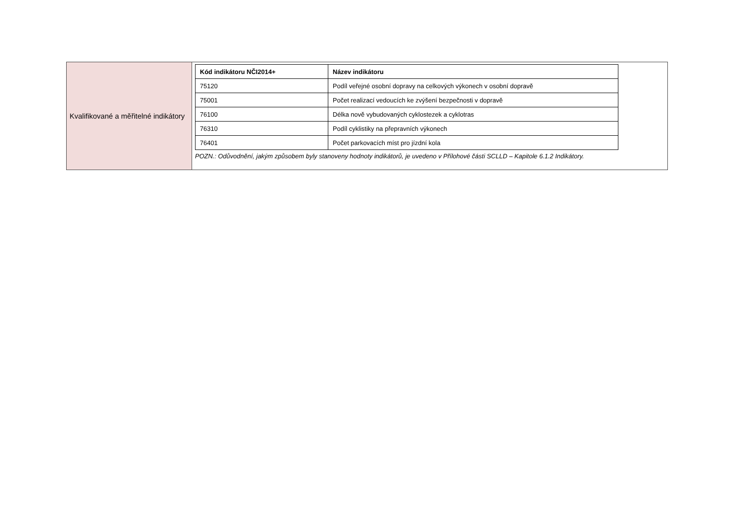| Kvalifikované a měřitelné indikátory | / Kód indikátoru NČI2014+ / Název indikátoru / / --- / --- / / 75120 / Podíl veřejné osobní dopravy na celkových výkonech v osobní dopravě / / 75001 / Počet realizací vedoucích ke zvýšení bezpečnosti v dopravě / / 76100 / Délka nově vybudovaných cyklostezek a cyklotras / / 76310 / Podíl cyklistiky na přepravních výkonech / / 76401 / Počet parkovacích míst pro jízdní kola / POZN.: Odůvodnění, jakým způsobem byly stanoveny hodnoty indikátorů, je uvedeno v Přílohové části SCLLD – Kapitole 6.1.2 Indikátory. |